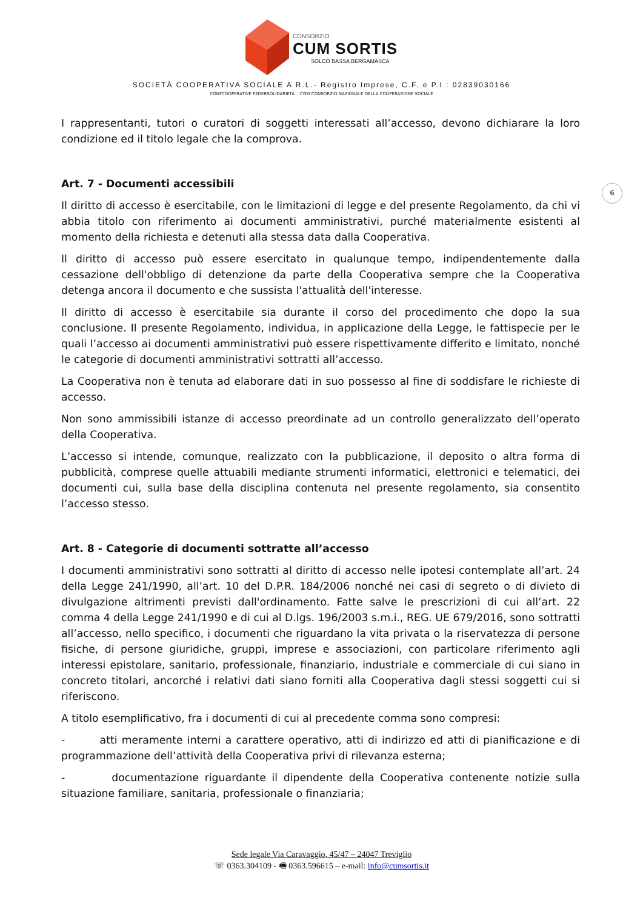CONSORZIO
CUM SORTIS
SOLCO BASSA BERGAMASCA
SOCIETÀ COOPERATIVA SOCIALE A R.L.- Registro Imprese, C.F. e P.I.: 02839030166
CONFCOOPERATIVE FEDERSOLIDARIETÀ CGM CONSORZIO NAZIONALE DELLA COOPERAZIONE SOCIALE
6
I rappresentanti, tutori o curatori di soggetti interessati all’accesso, devono dichiarare la loro condizione ed il titolo legale che la comprova.
Art. 7 - Documenti accessibili
Il diritto di accesso è esercitabile, con le limitazioni di legge e del presente Regolamento, da chi vi abbia titolo con riferimento ai documenti amministrativi, purché materialmente esistenti al momento della richiesta e detenuti alla stessa data dalla Cooperativa.
Il diritto di accesso può essere esercitato in qualunque tempo, indipendentemente dalla cessazione dell'obbligo di detenzione da parte della Cooperativa sempre che la Cooperativa detenga ancora il documento e che sussista l'attualità dell'interesse.
Il diritto di accesso è esercitabile sia durante il corso del procedimento che dopo la sua conclusione. Il presente Regolamento, individua, in applicazione della Legge, le fattispecie per le quali l’accesso ai documenti amministrativi può essere rispettivamente differito e limitato, nonché le categorie di documenti amministrativi sottratti all’accesso.
La Cooperativa non è tenuta ad elaborare dati in suo possesso al fine di soddisfare le richieste di accesso.
Non sono ammissibili istanze di accesso preordinate ad un controllo generalizzato dell’operato della Cooperativa.
L’accesso si intende, comunque, realizzato con la pubblicazione, il deposito o altra forma di pubblicità, comprese quelle attuabili mediante strumenti informatici, elettronici e telematici, dei documenti cui, sulla base della disciplina contenuta nel presente regolamento, sia consentito l’accesso stesso.
Art. 8 - Categorie di documenti sottratte all’accesso
I documenti amministrativi sono sottratti al diritto di accesso nelle ipotesi contemplate all’art. 24 della Legge 241/1990, all’art. 10 del D.P.R. 184/2006 nonché nei casi di segreto o di divieto di divulgazione altrimenti previsti dall'ordinamento. Fatte salve le prescrizioni di cui all’art. 22 comma 4 della Legge 241/1990 e di cui al D.lgs. 196/2003 s.m.i., REG. UE 679/2016, sono sottratti all’accesso, nello specifico, i documenti che riguardano la vita privata o la riservatezza di persone fisiche, di persone giuridiche, gruppi, imprese e associazioni, con particolare riferimento agli interessi epistolare, sanitario, professionale, finanziario, industriale e commerciale di cui siano in concreto titolari, ancorché i relativi dati siano forniti alla Cooperativa dagli stessi soggetti cui si riferiscono.
A titolo esemplificativo, fra i documenti di cui al precedente comma sono compresi:
- atti meramente interni a carattere operativo, atti di indirizzo ed atti di pianificazione e di programmazione dell’attività della Cooperativa privi di rilevanza esterna;
- documentazione riguardante il dipendente della Cooperativa contenente notizie sulla situazione familiare, sanitaria, professionale o finanziaria;
Sede legale Via Caravaggio, 45/47 – 24047 Treviglio
☏ 0363.304109 - 🖷 0363.596615 – e-mail: info@cumsortis.it